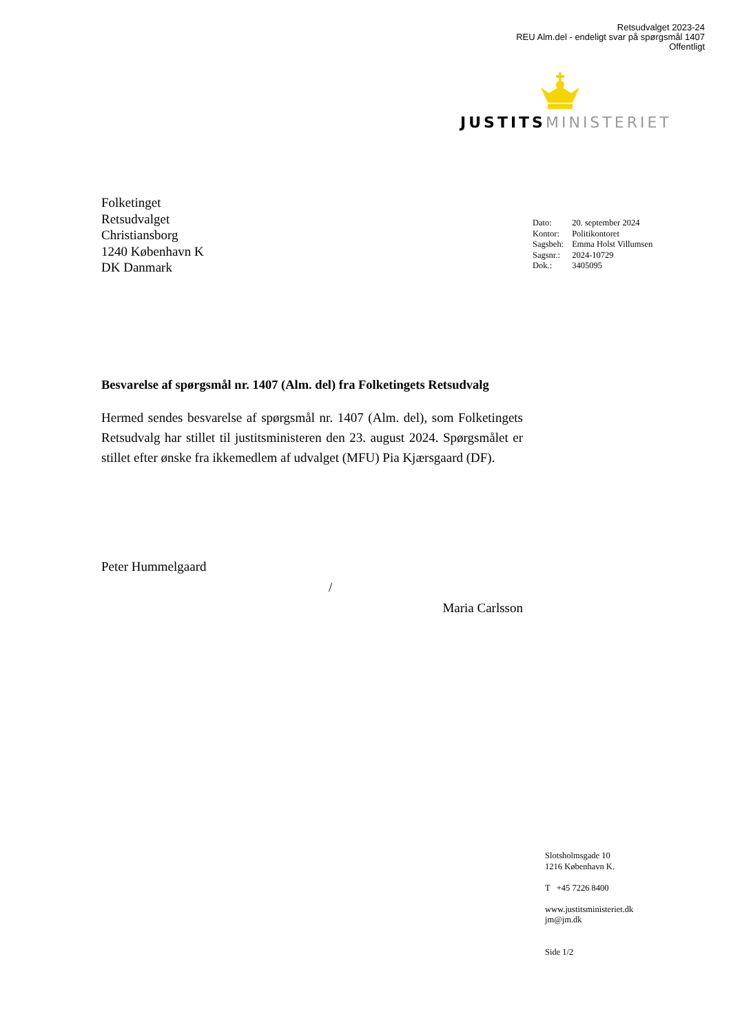Retsudvalget 2023-24
REU Alm.del - endeligt svar på spørgsmål 1407
Offentligt
JUSTITS MINISTERIET
Folketinget
Retsudvalget
Christiansborg
1240 København K
DK Danmark
| Dato: | 20. september 2024 |
| Kontor: | Politikontoret |
| Sagsbeh: | Emma Holst Villumsen |
| Sagsnr.: | 2024-10729 |
| Dok.: | 3405095 |
Besvarelse af spørgsmål nr. 1407 (Alm. del) fra Folketingets Retsudvalg
Hermed sendes besvarelse af spørgsmål nr. 1407 (Alm. del), som Folketingets Retsudvalg har stillet til justitsministeren den 23. august 2024. Spørgsmålet er stillet efter ønske fra ikkemedlem af udvalget (MFU) Pia Kjærsgaard (DF).
Peter Hummelgaard
/
Maria Carlsson
Slotsholmsgade 10
1216 København K.
T +45 7226 8400
www.justitsministeriet.dk
jm@jm.dk
Side 1/2